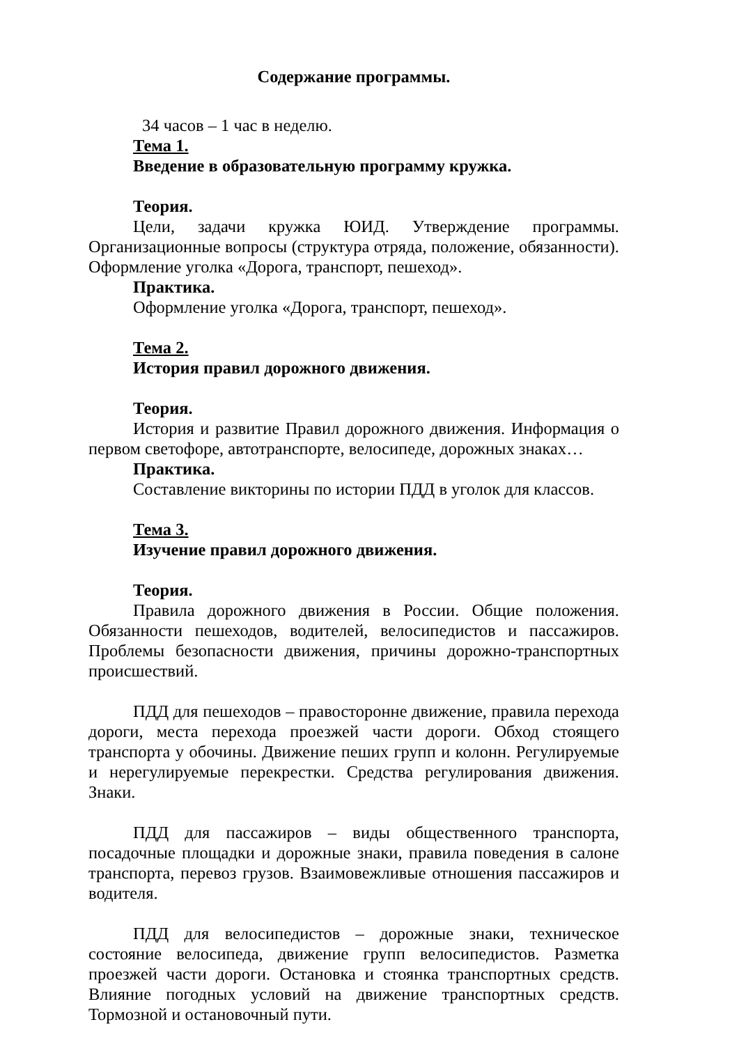Содержание программы.
34 часов – 1 час в неделю.
Тема 1.
Введение в образовательную программу кружка.
Теория.
Цели, задачи кружка ЮИД. Утверждение программы. Организационные вопросы (структура отряда, положение, обязанности). Оформление уголка «Дорога, транспорт, пешеход».
Практика.
Оформление уголка «Дорога, транспорт, пешеход».
Тема 2.
История правил дорожного движения.
Теория.
История и развитие Правил дорожного движения. Информация о первом светофоре, автотранспорте, велосипеде, дорожных знаках…
Практика.
Составление викторины по истории ПДД в уголок для классов.
Тема 3.
Изучение правил дорожного движения.
Теория.
Правила дорожного движения в России. Общие положения. Обязанности пешеходов, водителей, велосипедистов и пассажиров. Проблемы безопасности движения, причины дорожно-транспортных происшествий.
ПДД для пешеходов – правосторонне движение, правила перехода дороги, места перехода проезжей части дороги. Обход стоящего транспорта у обочины. Движение пеших групп и колонн. Регулируемые и нерегулируемые перекрестки. Средства регулирования движения. Знаки.
ПДД для пассажиров – виды общественного транспорта, посадочные площадки и дорожные знаки, правила поведения в салоне транспорта, перевоз грузов. Взаимовежливые отношения пассажиров и водителя.
ПДД для велосипедистов – дорожные знаки, техническое состояние велосипеда, движение групп велосипедистов. Разметка проезжей части дороги. Остановка и стоянка транспортных средств. Влияние погодных условий на движение транспортных средств. Тормозной и остановочный пути.